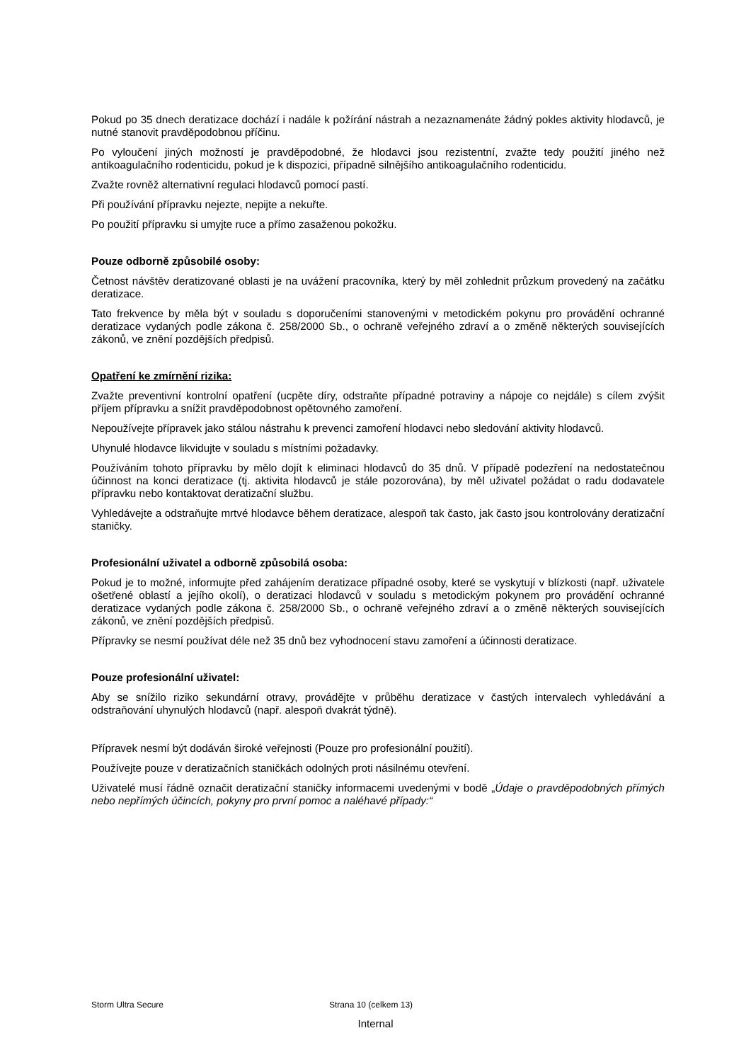Pokud po 35 dnech deratizace dochází i nadále k požírání nástrah a nezaznamenáte žádný pokles aktivity hlodavců, je nutné stanovit pravděpodobnou příčinu.
Po vyloučení jiných možností je pravděpodobné, že hlodavci jsou rezistentní, zvažte tedy použití jiného než antikoagulačního rodenticidu, pokud je k dispozici, případně silnějšího antikoagulačního rodenticidu.
Zvažte rovněž alternativní regulaci hlodavců pomocí pastí.
Při používání přípravku nejezte, nepijte a nekuřte.
Po použití přípravku si umyjte ruce a přímo zasaženou pokožku.
Pouze odborně způsobilé osoby:
Četnost návštěv deratizované oblasti je na uvážení pracovníka, který by měl zohlednit průzkum provedený na začátku deratizace.
Tato frekvence by měla být v souladu s doporučeními stanovenými v metodickém pokynu pro provádění ochranné deratizace vydaných podle zákona č. 258/2000 Sb., o ochraně veřejného zdraví a o změně některých souvisejících zákonů, ve znění pozdějších předpisů.
Opatření ke zmírnění rizika:
Zvažte preventivní kontrolní opatření (ucpěte díry, odstraňte případné potraviny a nápoje co nejdále) s cílem zvýšit příjem přípravku a snížit pravděpodobnost opětovného zamoření.
Nepoužívejte přípravek jako stálou nástrahu k prevenci zamoření hlodavci nebo sledování aktivity hlodavců.
Uhynulé hlodavce likvidujte v souladu s místními požadavky.
Používáním tohoto přípravku by mělo dojít k eliminaci hlodavců do 35 dnů. V případě podezření na nedostatečnou účinnost na konci deratizace (tj. aktivita hlodavců je stále pozorována), by měl uživatel požádat o radu dodavatele přípravku nebo kontaktovat deratizační službu.
Vyhledávejte a odstraňujte mrtvé hlodavce během deratizace, alespoň tak často, jak často jsou kontrolovány deratizační staničky.
Profesionální uživatel a odborně způsobilá osoba:
Pokud je to možné, informujte před zahájením deratizace případné osoby, které se vyskytují v blízkosti (např. uživatele ošetřené oblastí a jejího okolí), o deratizaci hlodavců v souladu s metodickým pokynem pro provádění ochranné deratizace vydaných podle zákona č. 258/2000 Sb., o ochraně veřejného zdraví a o změně některých souvisejících zákonů, ve znění pozdějších předpisů.
Přípravky se nesmí používat déle než 35 dnů bez vyhodnocení stavu zamoření a účinnosti deratizace.
Pouze profesionální uživatel:
Aby se snížilo riziko sekundární otravy, provádějte v průběhu deratizace v častých intervalech vyhledávání a odstraňování uhynulých hlodavců (např. alespoň dvakrát týdně).
Přípravek nesmí být dodáván široké veřejnosti (Pouze pro profesionální použití).
Používejte pouze v deratizačních staničkách odolných proti násilnému otevření.
Uživatelé musí řádně označit deratizační staničky informacemi uvedenými v bodě „Údaje o pravděpodobných přímých nebo nepřímých účincích, pokyny pro první pomoc a naléhavé případy:“
Storm Ultra Secure Strana 10 (celkem 13)
Internal